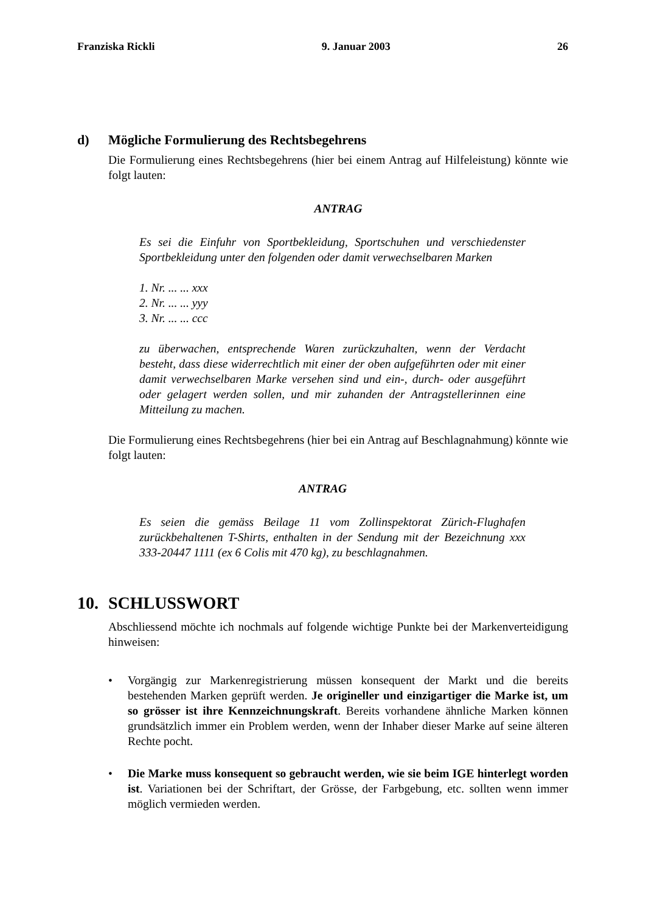Franziska Rickli 9. Januar 2003 26
d) Mögliche Formulierung des Rechtsbegehrens
Die Formulierung eines Rechtsbegehrens (hier bei einem Antrag auf Hilfeleistung) könnte wie folgt lauten:
ANTRAG
Es sei die Einfuhr von Sportbekleidung, Sportschuhen und verschiedenster Sportbekleidung unter den folgenden oder damit verwechselbaren Marken
1. Nr. ... ... xxx
2. Nr. ... ... yyy
3. Nr. ... ... ccc
zu überwachen, entsprechende Waren zurückzuhalten, wenn der Verdacht besteht, dass diese widerrechtlich mit einer der oben aufgeführten oder mit einer damit verwechselbaren Marke versehen sind und ein-, durch- oder ausgeführt oder gelagert werden sollen, und mir zuhanden der Antragstellerinnen eine Mitteilung zu machen.
Die Formulierung eines Rechtsbegehrens (hier bei ein Antrag auf Beschlagnahmung) könnte wie folgt lauten:
ANTRAG
Es seien die gemäss Beilage 11 vom Zollinspektorat Zürich-Flughafen zurückbehaltenen T-Shirts, enthalten in der Sendung mit der Bezeichnung xxx 333-20447 1111 (ex 6 Colis mit 470 kg), zu beschlagnahmen.
10. SCHLUSSWORT
Abschliessend möchte ich nochmals auf folgende wichtige Punkte bei der Markenverteidigung hinweisen:
• Vorgängig zur Markenregistrierung müssen konsequent der Markt und die bereits bestehenden Marken geprüft werden. Je origineller und einzigartiger die Marke ist, um so grösser ist ihre Kennzeichnungskraft. Bereits vorhandene ähnliche Marken können grundsätzlich immer ein Problem werden, wenn der Inhaber dieser Marke auf seine älteren Rechte pocht.
• Die Marke muss konsequent so gebraucht werden, wie sie beim IGE hinterlegt worden ist. Variationen bei der Schriftart, der Grösse, der Farbgebung, etc. sollten wenn immer möglich vermieden werden.